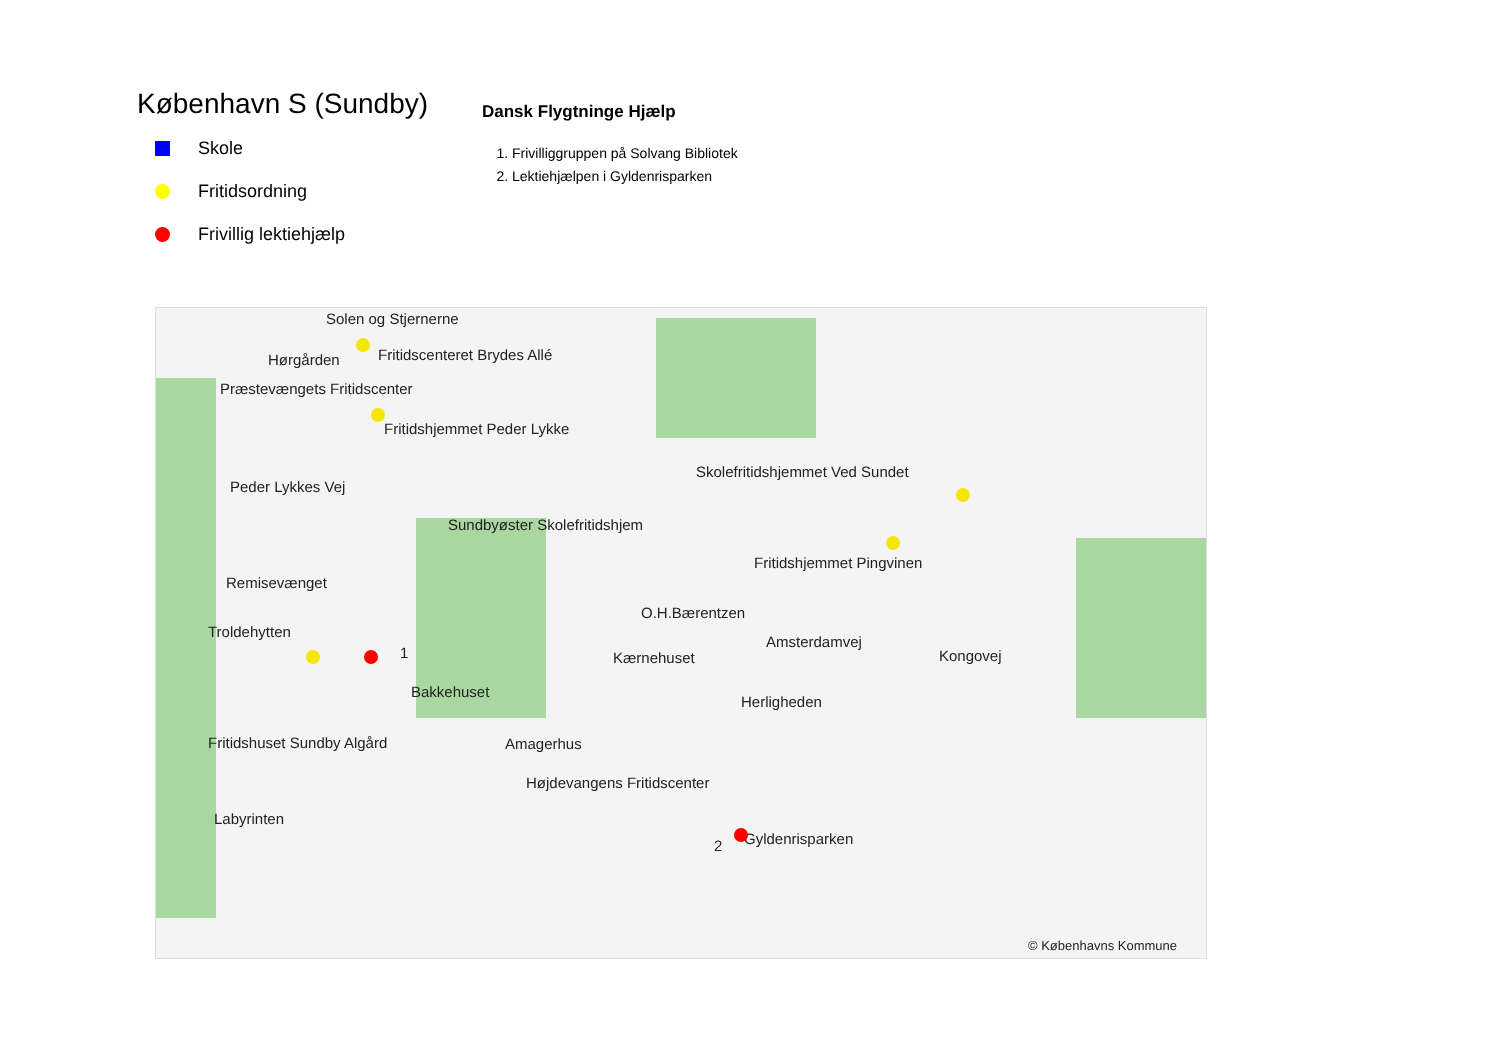København S (Sundby)
Skole
Fritidsordning
Frivillig lektiehjælp
Dansk Flygtninge Hjælp
1. Frivilliggruppen på Solvang Bibliotek
2. Lektiehjælpen i Gyldenrisparken
Solen og Stjernerne
Hørgården Fritidscenteret Brydes Allé
Præstevængets Fritidscenter
Fritidshjemmet Peder Lykke
Skolefritidshjemmet Ved Sundet
Peder Lykkes Vej
Sundbyøster Skolefritidshjem
Fritidshjemmet Pingvinen
Remisevænget
O.H.Bærentzen
Troldehytten
1
Amsterdamvej
Kærnehuset Kongovej
Bakkehuset
Herligheden
Fritidshuset Sundby Algård Amagerhus
Højdevangens Fritidscenter
Labyrinten
2 Gyldenrisparken
© Københavns Kommune